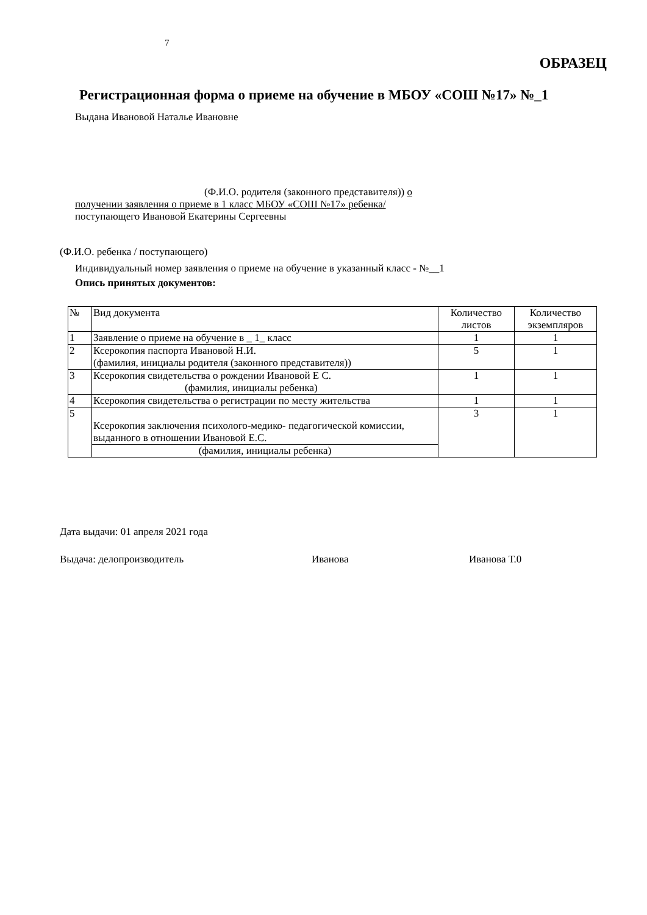7
ОБРАЗЕЦ
Регистрационная форма о приеме на обучение в МБОУ «СОШ №17» №_1
Выдана Ивановой Наталье Ивановне
(Ф.И.О. родителя (законного представителя)) о
получении заявления о приеме в 1 класс МБОУ «СОШ №17» ребенка/
поступающего Ивановой Екатерины Сергеевны
(Ф.И.О. ребенка / поступающего)
Индивидуальный номер заявления о приеме на обучение в указанный класс - №__1
Опись принятых документов:
| № | Вид документа | Количество листов | Количество экземпляров |
| --- | --- | --- | --- |
| 1 | Заявление о приеме на обучение в _ 1_ класс | 1 | 1 |
| 2 | Ксерокопия паспорта Ивановой Н.И. (фамилия, инициалы родителя (законного представителя)) | 5 | 1 |
| 3 | Ксерокопия свидетельства о рождении Ивановой Е С. (фамилия, инициалы ребенка) | 1 | 1 |
| 4 | Ксерокопия свидетельства о регистрации по месту жительства | 1 | 1 |
| 5 | Ксерокопия заключения психолого-медико- педагогической комиссии, выданного в отношении Ивановой Е.С. | 3 | 1 |
| | (фамилия, инициалы ребенка) | | |
Дата выдачи: 01 апреля 2021 года
Выдача: делопроизводитель Иванова Иванова Т.0